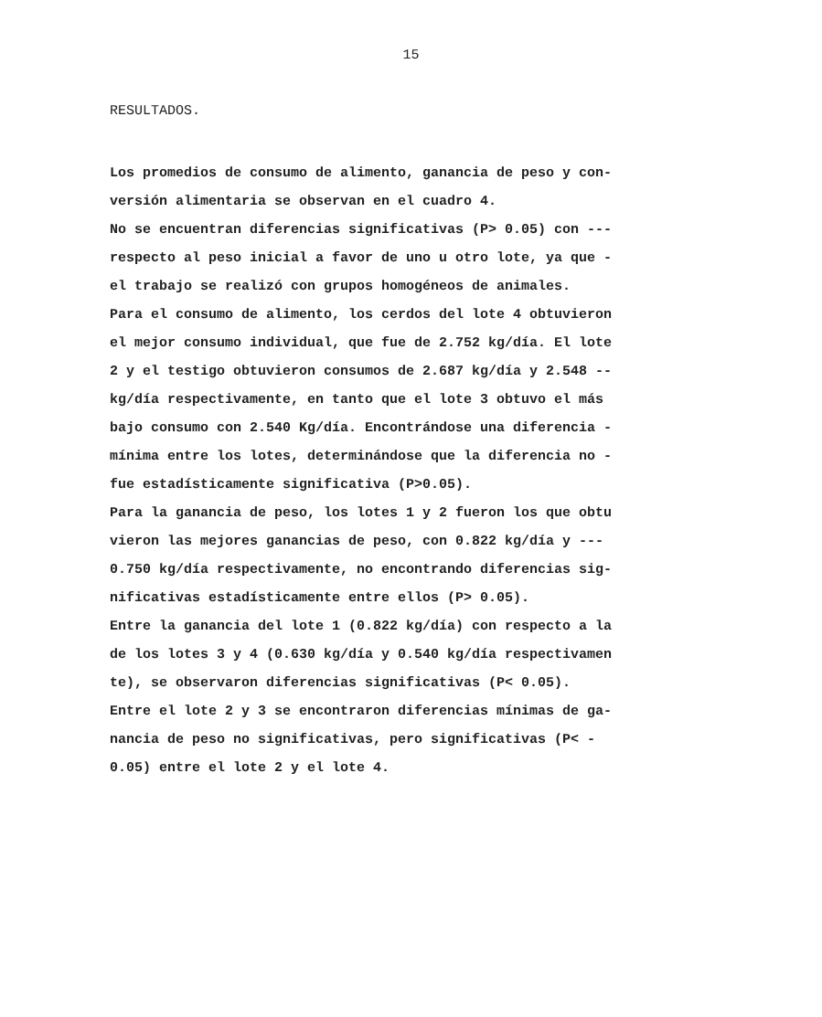15
RESULTADOS.
Los promedios de consumo de alimento, ganancia de peso y con-
versión alimentaria se observan en el cuadro 4.
No se encuentran diferencias significativas (P> 0.05) con ---
respecto al peso inicial a favor de uno u otro lote, ya que -
el trabajo se realizó con grupos homogéneos de animales.
Para el consumo de alimento, los cerdos del lote 4 obtuvieron
el mejor consumo individual, que fue de 2.752 kg/día. El lote
2 y el testigo obtuvieron consumos de 2.687 kg/día y 2.548 --
kg/día respectivamente, en tanto que el lote 3 obtuvo el más
bajo consumo con 2.540 Kg/día. Encontrándose una diferencia -
mínima entre los lotes, determinándose que la diferencia no -
fue estadísticamente significativa (P>0.05).
Para la ganancia de peso, los lotes 1 y 2 fueron los que obtu
vieron las mejores ganancias de peso, con 0.822 kg/día y ---
0.750 kg/día respectivamente, no encontrando diferencias sig-
nificativas estadísticamente entre ellos (P> 0.05).
Entre la ganancia del lote 1 (0.822 kg/día) con respecto a la
de los lotes 3 y 4 (0.630 kg/día y 0.540 kg/día respectivamen
te), se observaron diferencias significativas (P< 0.05).
Entre el lote 2 y 3 se encontraron diferencias mínimas de ga-
nancia de peso no significativas, pero significativas (P< -
0.05) entre el lote 2 y el lote 4.